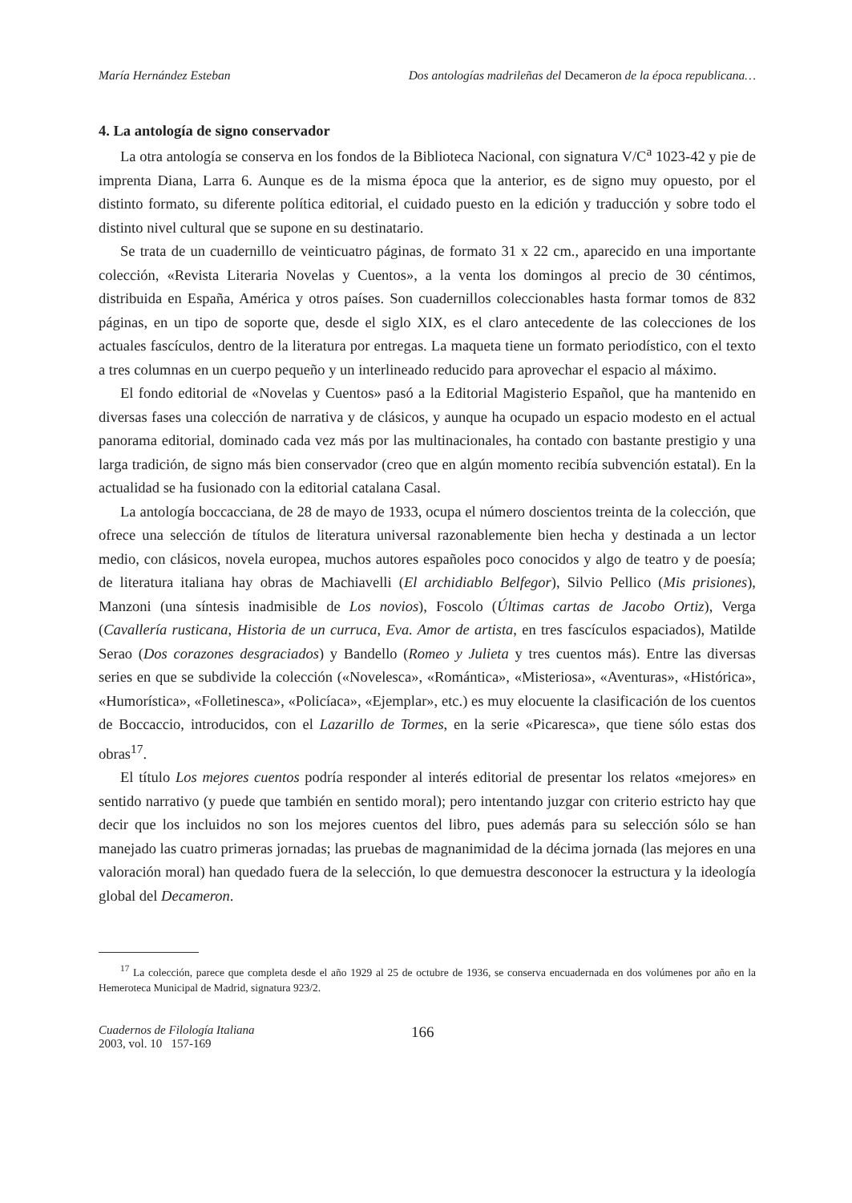María Hernández Esteban Dos antologías madrileñas del Decameron de la época republicana…
4. La antología de signo conservador
La otra antología se conserva en los fondos de la Biblioteca Nacional, con signatura V/C<sup>a</sup> 1023-42 y pie de imprenta Diana, Larra 6. Aunque es de la misma época que la anterior, es de signo muy opuesto, por el distinto formato, su diferente política editorial, el cuidado puesto en la edición y traducción y sobre todo el distinto nivel cultural que se supone en su destinatario.
Se trata de un cuadernillo de veinticuatro páginas, de formato 31 x 22 cm., aparecido en una importante colección, «Revista Literaria Novelas y Cuentos», a la venta los domingos al precio de 30 céntimos, distribuida en España, América y otros países. Son cuadernillos coleccionables hasta formar tomos de 832 páginas, en un tipo de soporte que, desde el siglo XIX, es el claro antecedente de las colecciones de los actuales fascículos, dentro de la literatura por entregas. La maqueta tiene un formato periodístico, con el texto a tres columnas en un cuerpo pequeño y un interlineado reducido para aprovechar el espacio al máximo.
El fondo editorial de «Novelas y Cuentos» pasó a la Editorial Magisterio Español, que ha mantenido en diversas fases una colección de narrativa y de clásicos, y aunque ha ocupado un espacio modesto en el actual panorama editorial, dominado cada vez más por las multinacionales, ha contado con bastante prestigio y una larga tradición, de signo más bien conservador (creo que en algún momento recibía subvención estatal). En la actualidad se ha fusionado con la editorial catalana Casal.
La antología boccacciana, de 28 de mayo de 1933, ocupa el número doscientos treinta de la colección, que ofrece una selección de títulos de literatura universal razonablemente bien hecha y destinada a un lector medio, con clásicos, novela europea, muchos autores españoles poco conocidos y algo de teatro y de poesía; de literatura italiana hay obras de Machiavelli (El archidiablo Belfegor), Silvio Pellico (Mis prisiones), Manzoni (una síntesis inadmisible de Los novios), Foscolo (Últimas cartas de Jacobo Ortiz), Verga (Cavallería rusticana, Historia de un curruca, Eva. Amor de artista, en tres fascículos espaciados), Matilde Serao (Dos corazones desgraciados) y Bandello (Romeo y Julieta y tres cuentos más). Entre las diversas series en que se subdivide la colección («Novelesca», «Romántica», «Misteriosa», «Aventuras», «Histórica», «Humorística», «Folletinesca», «Policíaca», «Ejemplar», etc.) es muy elocuente la clasificación de los cuentos de Boccaccio, introducidos, con el Lazarillo de Tormes, en la serie «Picaresca», que tiene sólo estas dos obras<sup>17</sup>.
El título Los mejores cuentos podría responder al interés editorial de presentar los relatos «mejores» en sentido narrativo (y puede que también en sentido moral); pero intentando juzgar con criterio estricto hay que decir que los incluidos no son los mejores cuentos del libro, pues además para su selección sólo se han manejado las cuatro primeras jornadas; las pruebas de magnanimidad de la décima jornada (las mejores en una valoración moral) han quedado fuera de la selección, lo que demuestra desconocer la estructura y la ideología global del Decameron.
<sup>17</sup> La colección, parece que completa desde el año 1929 al 25 de octubre de 1936, se conserva encuadernada en dos volúmenes por año en la Hemeroteca Municipal de Madrid, signatura 923/2.
Cuadernos de Filología Italiana
2003, vol. 10 157-169
166